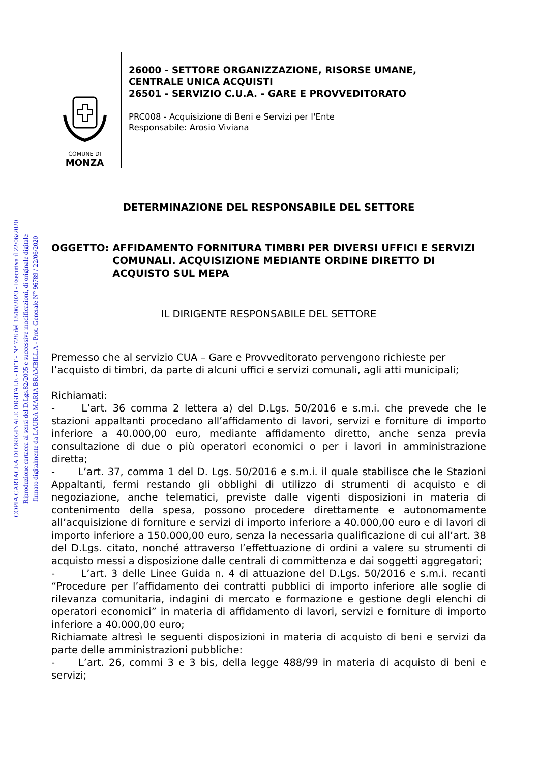COPIA CARTACEA DI ORIGINALE DIGITALE - DET - N° 728 del 18/06/2020 - Esecutiva il 22/06/2020
Riproduzione cartacea ai sensi del D.Lgs.82/2005 e successive modificazioni, di originale digitale
firmato digitalmente da LAURA MARIA BRAMBILLA - Prot. Generale N° 96789 / 22/06/2020
COMUNE DI
MONZA
26000 - SETTORE ORGANIZZAZIONE, RISORSE UMANE,
CENTRALE UNICA ACQUISTI
26501 - SERVIZIO C.U.A. - GARE E PROVVEDITORATO
PRC008 - Acquisizione di Beni e Servizi per l'Ente
Responsabile: Arosio Viviana
DETERMINAZIONE DEL RESPONSABILE DEL SETTORE
OGGETTO: AFFIDAMENTO FORNITURA TIMBRI PER DIVERSI UFFICI E SERVIZI COMUNALI. ACQUISIZIONE MEDIANTE ORDINE DIRETTO DI ACQUISTO SUL MEPA
IL DIRIGENTE RESPONSABILE DEL SETTORE
Premesso che al servizio CUA – Gare e Provveditorato pervengono richieste per l’acquisto di timbri, da parte di alcuni uffici e servizi comunali, agli atti municipali;
Richiamati:
- L’art. 36 comma 2 lettera a) del D.Lgs. 50/2016 e s.m.i. che prevede che le stazioni appaltanti procedano all’affidamento di lavori, servizi e forniture di importo inferiore a 40.000,00 euro, mediante affidamento diretto, anche senza previa consultazione di due o più operatori economici o per i lavori in amministrazione diretta;
- L’art. 37, comma 1 del D. Lgs. 50/2016 e s.m.i. il quale stabilisce che le Stazioni Appaltanti, fermi restando gli obblighi di utilizzo di strumenti di acquisto e di negoziazione, anche telematici, previste dalle vigenti disposizioni in materia di contenimento della spesa, possono procedere direttamente e autonomamente all’acquisizione di forniture e servizi di importo inferiore a 40.000,00 euro e di lavori di importo inferiore a 150.000,00 euro, senza la necessaria qualificazione di cui all’art. 38 del D.Lgs. citato, nonché attraverso l’effettuazione di ordini a valere su strumenti di acquisto messi a disposizione dalle centrali di committenza e dai soggetti aggregatori;
- L’art. 3 delle Linee Guida n. 4 di attuazione del D.Lgs. 50/2016 e s.m.i. recanti “Procedure per l’affidamento dei contratti pubblici di importo inferiore alle soglie di rilevanza comunitaria, indagini di mercato e formazione e gestione degli elenchi di operatori economici” in materia di affidamento di lavori, servizi e forniture di importo inferiore a 40.000,00 euro;
Richiamate altresì le seguenti disposizioni in materia di acquisto di beni e servizi da parte delle amministrazioni pubbliche:
- L’art. 26, commi 3 e 3 bis, della legge 488/99 in materia di acquisto di beni e servizi;